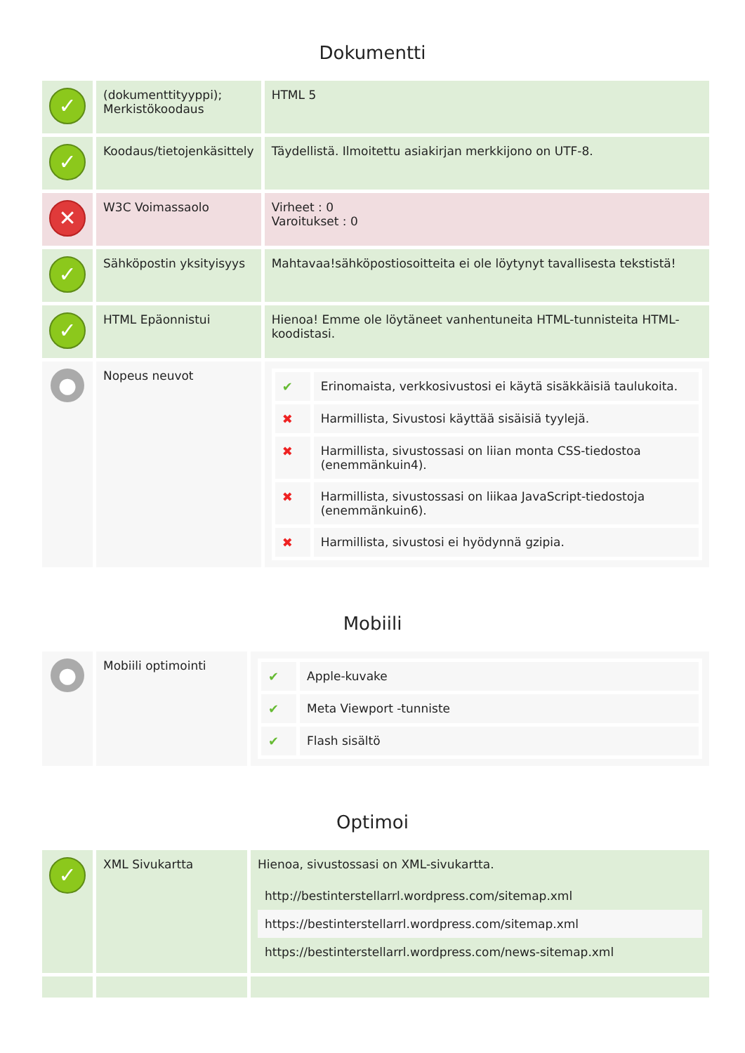Dokumentti
| ✓ | (dokumenttityyppi); Merkistökoodaus | HTML 5 |
| ✓ | Koodaus/tietojenkäsittely | Täydellistä. Ilmoitettu asiakirjan merkkijono on UTF-8. |
| ✕ | W3C Voimassaolo | Virheet : 0 Varoitukset : 0 |
| ✓ | Sähköpostin yksityisyys | Mahtavaa!sähköpostiosoitteita ei ole löytynyt tavallisesta tekstistä! |
| ✓ | HTML Epäonnistui | Hienoa! Emme ole löytäneet vanhentuneita HTML-tunnisteita HTML-koodistasi. |
| ● | Nopeus neuvot | / ✔ / Erinomaista, verkkosivustosi ei käytä sisäkkäisiä taulukoita. / / ✖ / Harmillista, Sivustosi käyttää sisäisiä tyylejä. / / ✖ / Harmillista, sivustossasi on liian monta CSS-tiedostoa (enemmänkuin4). / / ✖ / Harmillista, sivustossasi on liikaa JavaScript-tiedostoja (enemmänkuin6). / / ✖ / Harmillista, sivustosi ei hyödynnä gzipia. / |
Mobiili
| ● | Mobiili optimointi | / ✔ / Apple-kuvake / / ✔ / Meta Viewport -tunniste / / ✔ / Flash sisältö / |
Optimoi
| ✓ | XML Sivukartta | Hienoa, sivustossasi on XML-sivukartta. / http://bestinterstellarrl.wordpress.com/sitemap.xml / / https://bestinterstellarrl.wordpress.com/sitemap.xml / / https://bestinterstellarrl.wordpress.com/news-sitemap.xml / |